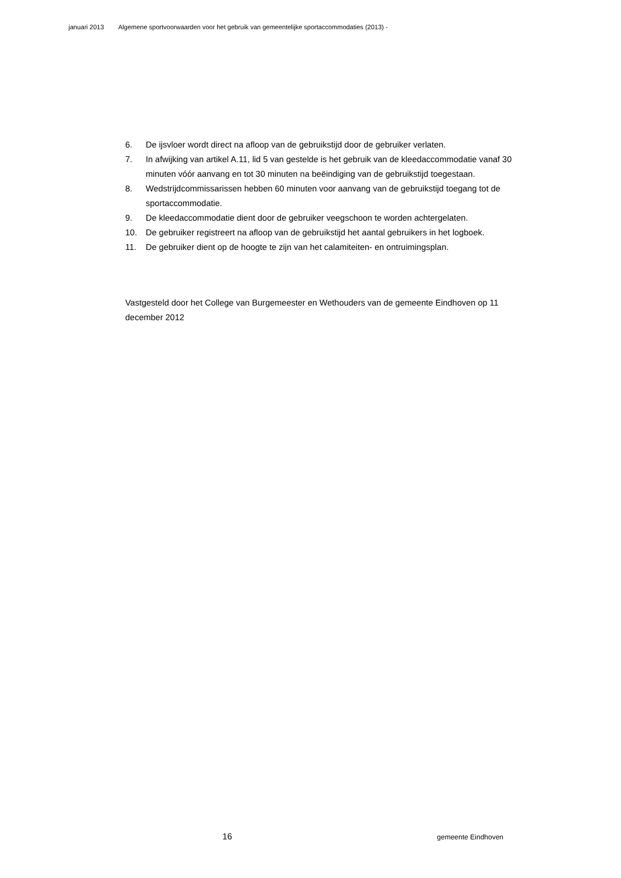januari 2013 Algemene sportvoorwaarden voor het gebruik van gemeentelijke sportaccommodaties (2013) -
6. De ijsvloer wordt direct na afloop van de gebruikstijd door de gebruiker verlaten.
7. In afwijking van artikel A.11, lid 5 van gestelde is het gebruik van de kleedaccommodatie vanaf 30 minuten vóór aanvang en tot 30 minuten na beëindiging van de gebruikstijd toegestaan.
8. Wedstrijdcommissarissen hebben 60 minuten voor aanvang van de gebruikstijd toegang tot de sportaccommodatie.
9. De kleedaccommodatie dient door de gebruiker veegschoon te worden achtergelaten.
10. De gebruiker registreert na afloop van de gebruikstijd het aantal gebruikers in het logboek.
11. De gebruiker dient op de hoogte te zijn van het calamiteiten- en ontruimingsplan.
Vastgesteld door het College van Burgemeester en Wethouders van de gemeente Eindhoven op 11 december 2012
16 gemeente Eindhoven